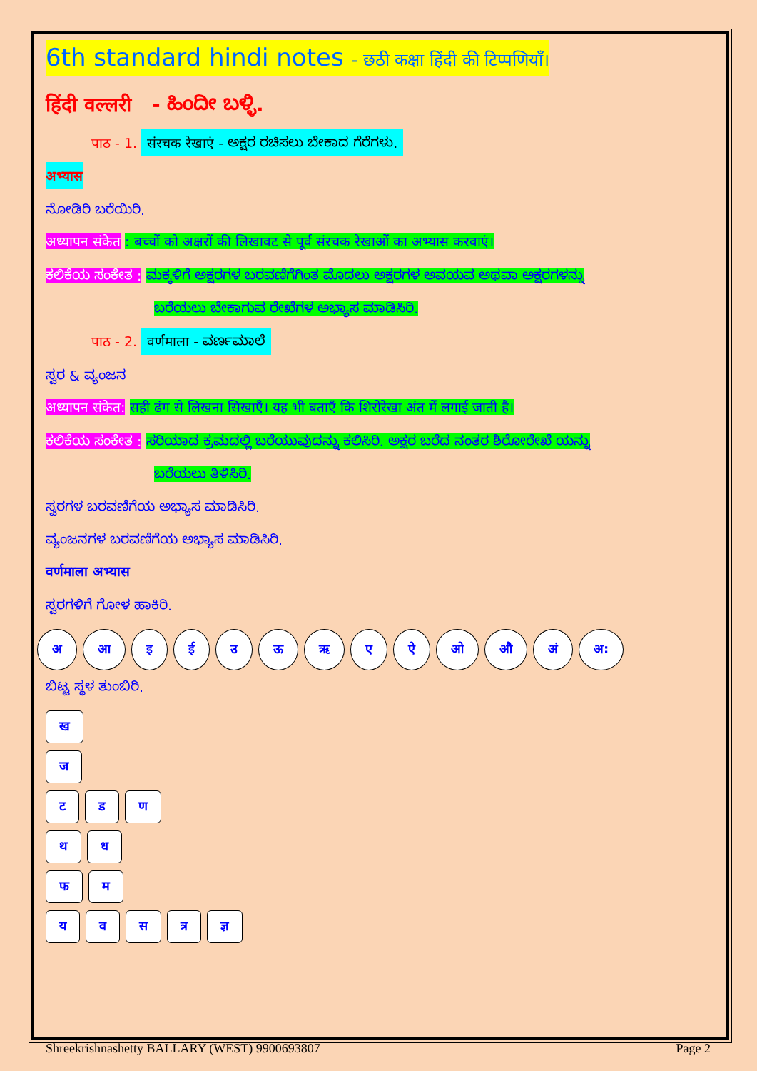6th standard hindi notes - छठी कक्षा हिंदी की टिप्पणियाँ।
हिंदी वल्लरी - ಹಿಂದೀ ಬಳ್ಳಿ.
पाठ - 1. संरचक रेखाएं - ಅಕ್ಷರ ರಚಿಸಲು ಬೇಕಾದ ಗೆರೆಗಳು.
अभ्यास
ನೋಡಿರಿ ಬರೆಯಿರಿ.
अध्यापन संकेत : बच्चों को अक्षरों की लिखावट से पूर्व संरचक रेखाओं का अभ्यास करवाएं।
ಕಲಿಕೆಯ ಸಂಕೇತ : ಮಕ್ಕಳಿಗೆ ಅಕ್ಷರಗಳ ಬರವಣಿಗೆಗಿಂತ ಮೊದಲು ಅಕ್ಷರಗಳ ಅವಯವ ಅಥವಾ ಅಕ್ಷರಗಳನ್ನು
ಬರೆಯಲು ಬೇಕಾಗುವ ರೇಖೆಗಳ ಅಭ್ಯಾಸ ಮಾಡಿಸಿರಿ.
पाठ - 2. वर्णमाला - ವರ್ಣಮಾಲೆ
ಸ್ವರ & ವ್ಯಂಜನ
अध्यापन संकेत: सही ढंग से लिखना सिखाएँ। यह भी बताएँ कि शिरोरेखा अंत में लगाई जाती है।
ಕಲಿಕೆಯ ಸಂಕೇತ : ಸರಿಯಾದ ಕ್ರಮದಲ್ಲಿ ಬರೆಯುವುದನ್ನು ಕಲಿಸಿರಿ. ಅಕ್ಷರ ಬರೆದ ನಂತರ ಶಿರೋರೇಖೆ ಯನ್ನು
ಬರೆಯಲು ತಿಳಿಸಿರಿ.
ಸ್ವರಗಳ ಬರವಣಿಗೆಯ ಅಭ್ಯಾಸ ಮಾಡಿಸಿರಿ.
ವ್ಯಂಜನಗಳ ಬರವಣಿಗೆಯ ಅಭ್ಯಾಸ ಮಾಡಿಸಿರಿ.
वर्णमाला अभ्यास
ಸ್ವರಗಳಿಗೆ ಗೋಳ ಹಾಕಿರಿ.
अ आ इ ई उ ऊ ऋ ए ऐ ओ औ अं अ:
ಬಿಟ್ಟ ಸ್ಥಳ ತುಂಬಿರಿ.
ख
ज
ट ड ण
थ ध
फ म
य व स त्र ज्ञ
Shreekrishnashetty BALLARY (WEST) 9900693807 Page 2